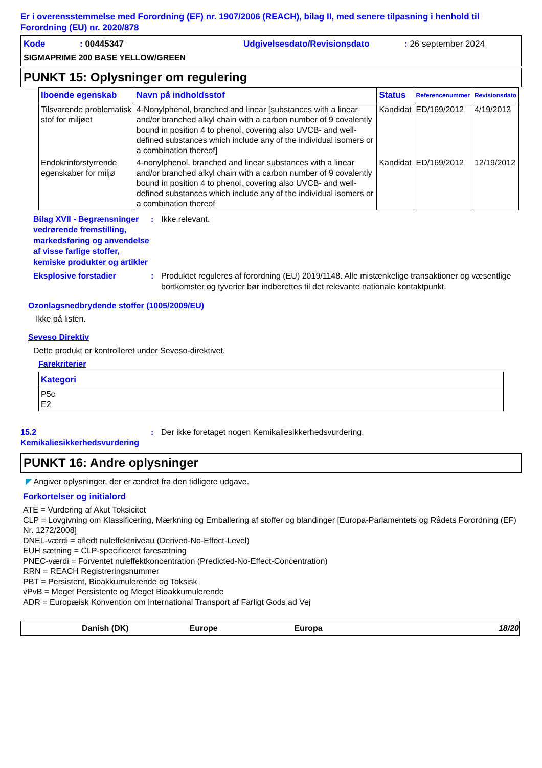Er i overensstemmelse med Forordning (EF) nr. 1907/2006 (REACH), bilag II, med senere tilpasning i henhold til Forordning (EU) nr. 2020/878
Kode: 00445347 Udgivelsesdato/Revisionsdato: 26 september 2024
SIGMAPRIME 200 BASE YELLOW/GREEN
PUNKT 15: Oplysninger om regulering
| Iboende egenskab | Navn på indholdsstof | Status | Referencenummer | Revisionsdato |
| --- | --- | --- | --- | --- |
| Tilsvarende problematisk stof for miljøet | 4-Nonylphenol, branched and linear [substances with a linear and/or branched alkyl chain with a carbon number of 9 covalently bound in position 4 to phenol, covering also UVCB- and well-defined substances which include any of the individual isomers or a combination thereof] | Kandidat | ED/169/2012 | 4/19/2013 |
| Endokrinforstyrrende egenskaber for miljø | 4-nonylphenol, branched and linear substances with a linear and/or branched alkyl chain with a carbon number of 9 covalently bound in position 4 to phenol, covering also UVCB- and well-defined substances which include any of the individual isomers or a combination thereof | Kandidat | ED/169/2012 | 12/19/2012 |
Bilag XVII - Begrænsninger vedrørende fremstilling, markedsføring og anvendelse af visse farlige stoffer, kemiske produkter og artikler
: Ikke relevant.
Eksplosive forstadier : Produktet reguleres af forordning (EU) 2019/1148. Alle mistænkelige transaktioner og væsentlige bortkomster og tyverier bør indberettes til det relevante nationale kontaktpunkt.
Ozonlagsnedbrydende stoffer (1005/2009/EU)
Ikke på listen.
Seveso Direktiv
Dette produkt er kontrolleret under Seveso-direktivet.
Farekriterier
| Kategori |
| --- |
| P5c E2 |
15.2 Kemikaliesikkerhedsvurdering
: Der ikke foretaget nogen Kemikaliesikkerhedsvurdering.
PUNKT 16: Andre oplysninger
◤ Angiver oplysninger, der er ændret fra den tidligere udgave.
Forkortelser og initialord
ATE = Vurdering af Akut Toksicitet
CLP = Lovgivning om Klassificering, Mærkning og Emballering af stoffer og blandinger [Europa-Parlamentets og Rådets Forordning (EF) Nr. 1272/2008]
DNEL-værdi = afledt nuleffektniveau (Derived-No-Effect-Level)
EUH sætning = CLP-specificeret faresætning
PNEC-værdi = Forventet nuleffektkoncentration (Predicted-No-Effect-Concentration)
RRN = REACH Registreringsnummer
PBT = Persistent, Bioakkumulerende og Toksisk
vPvB = Meget Persistente og Meget Bioakkumulerende
ADR = Europæisk Konvention om International Transport af Farligt Gods ad Vej
Danish (DK) Europe Europa 18/20